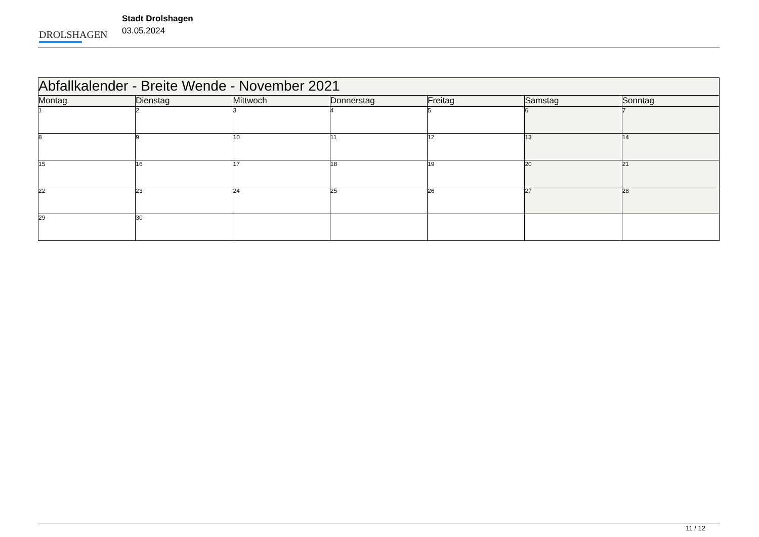DROLSHAGEN
Stadt Drolshagen
03.05.2024
| Abfallkalender - Breite Wende - November 2021 | | | | | | |
| Montag | Dienstag | Mittwoch | Donnerstag | Freitag | Samstag | Sonntag |
| 1 | 2 | 3 | 4 | 5 | 6 | 7 |
| 8 | 9 | 10 | 11 | 12 | 13 | 14 |
| 15 | 16 | 17 | 18 | 19 | 20 | 21 |
| 22 | 23 | 24 | 25 | 26 | 27 | 28 |
| 29 | 30 | | | | | |
11 / 12